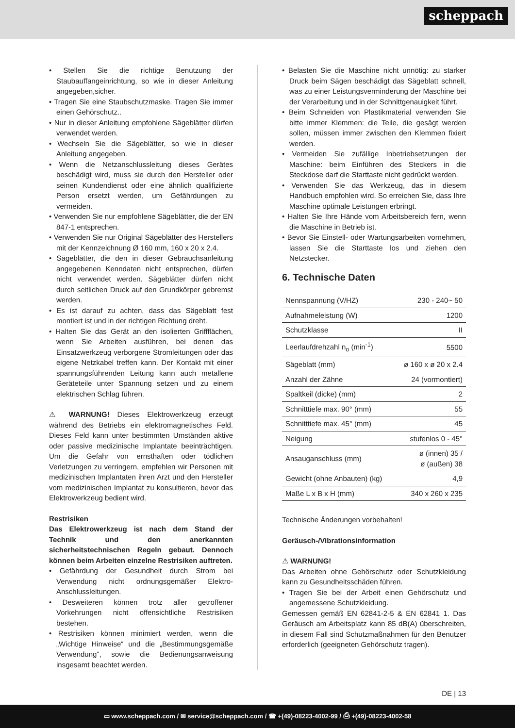scheppach
• Stellen Sie die richtige Benutzung der Staubauffangeinrichtung, so wie in dieser Anleitung angegeben,sicher.
• Tragen Sie eine Staubschutzmaske. Tragen Sie immer einen Gehörschutz..
• Nur in dieser Anleitung empfohlene Sägeblätter dürfen verwendet werden.
• Wechseln Sie die Sägeblätter, so wie in dieser Anleitung angegeben.
• Wenn die Netzanschlussleitung dieses Gerätes beschädigt wird, muss sie durch den Hersteller oder seinen Kundendienst oder eine ähnlich qualifizierte Person ersetzt werden, um Gefährdungen zu vermeiden.
• Verwenden Sie nur empfohlene Sägeblätter, die der EN 847-1 entsprechen.
• Verwenden Sie nur Original Sägeblätter des Herstellers mit der Kennzeichnung Ø 160 mm, 160 x 20 x 2.4.
• Sägeblätter, die den in dieser Gebrauchsanleitung angegebenen Kenndaten nicht entsprechen, dürfen nicht verwendet werden. Sägeblätter dürfen nicht durch seitlichen Druck auf den Grundkörper gebremst werden.
• Es ist darauf zu achten, dass das Sägeblatt fest montiert ist und in der richtigen Richtung dreht.
• Halten Sie das Gerät an den isolierten Griffflächen, wenn Sie Arbeiten ausführen, bei denen das Einsatzwerkzeug verborgene Stromleitungen oder das eigene Netzkabel treffen kann. Der Kontakt mit einer spannungsführenden Leitung kann auch metallene Geräteteile unter Spannung setzen und zu einem elektrischen Schlag führen.
⚠ WARNUNG! Dieses Elektrowerkzeug erzeugt während des Betriebs ein elektromagnetisches Feld. Dieses Feld kann unter bestimmten Umständen aktive oder passive medizinische Implantate beeinträchtigen. Um die Gefahr von ernsthaften oder tödlichen Verletzungen zu verringern, empfehlen wir Personen mit medizinischen Implantaten ihren Arzt und den Hersteller vom medizinischen Implantat zu konsultieren, bevor das Elektrowerkzeug bedient wird.
Restrisiken
Das Elektrowerkzeug ist nach dem Stand der Technik und den anerkannten sicherheitstechnischen Regeln gebaut. Dennoch können beim Arbeiten einzelne Restrisiken auftreten.
• Gefährdung der Gesundheit durch Strom bei Verwendung nicht ordnungsgemäßer Elektro-Anschlussleitungen.
• Desweiteren können trotz aller getroffener Vorkehrungen nicht offensichtliche Restrisiken bestehen.
• Restrisiken können minimiert werden, wenn die „Wichtige Hinweise“ und die „Bestimmungsgemäße Verwendung“, sowie die Bedienungsanweisung insgesamt beachtet werden.
• Belasten Sie die Maschine nicht unnötig: zu starker Druck beim Sägen beschädigt das Sägeblatt schnell, was zu einer Leistungsverminderung der Maschine bei der Verarbeitung und in der Schnittgenauigkeit führt.
• Beim Schneiden von Plastikmaterial verwenden Sie bitte immer Klemmen: die Teile, die gesägt werden sollen, müssen immer zwischen den Klemmen fixiert werden.
• Vermeiden Sie zufällige Inbetriebsetzungen der Maschine: beim Einführen des Steckers in die Steckdose darf die Starttaste nicht gedrückt werden.
• Verwenden Sie das Werkzeug, das in diesem Handbuch empfohlen wird. So erreichen Sie, dass Ihre Maschine optimale Leistungen erbringt.
• Halten Sie Ihre Hände vom Arbeitsbereich fern, wenn die Maschine in Betrieb ist.
• Bevor Sie Einstell- oder Wartungsarbeiten vornehmen, lassen Sie die Starttaste los und ziehen den Netzstecker.
6. Technische Daten
| Nennspannung (V/HZ) | 230 - 240~ 50 |
| Aufnahmeleistung (W) | 1200 |
| Schutzklasse | II |
| Leerlaufdrehzahl n<sub>o</sub> (min<sup>-1</sup>) | 5500 |
| Sägeblatt (mm) | ø 160 x ø 20 x 2.4 |
| Anzahl der Zähne | 24 (vormontiert) |
| Spaltkeil (dicke) (mm) | 2 |
| Schnitttiefe max. 90° (mm) | 55 |
| Schnitttiefe max. 45° (mm) | 45 |
| Neigung | stufenlos 0 - 45° |
| Ansauganschluss (mm) | ø (innen) 35 / ø (außen) 38 |
| Gewicht (ohne Anbauten) (kg) | 4,9 |
| Maße L x B x H (mm) | 340 x 260 x 235 |
Technische Änderungen vorbehalten!
Geräusch-/Vibrationsinformation
⚠ WARNUNG!
Das Arbeiten ohne Gehörschutz oder Schutzkleidung kann zu Gesundheitsschäden führen.
• Tragen Sie bei der Arbeit einen Gehörschutz und angemessene Schutzkleidung.
Gemessen gemäß EN 62841-2-5 & EN 62841 1. Das Geräusch am Arbeitsplatz kann 85 dB(A) überschreiten, in diesem Fall sind Schutzmaßnahmen für den Benutzer erforderlich (geeigneten Gehörschutz tragen).
DE | 13
▭ www.scheppach.com / ✉ service@scheppach.com / ☎ +(49)-08223-4002-99 / ⎙ +(49)-08223-4002-58